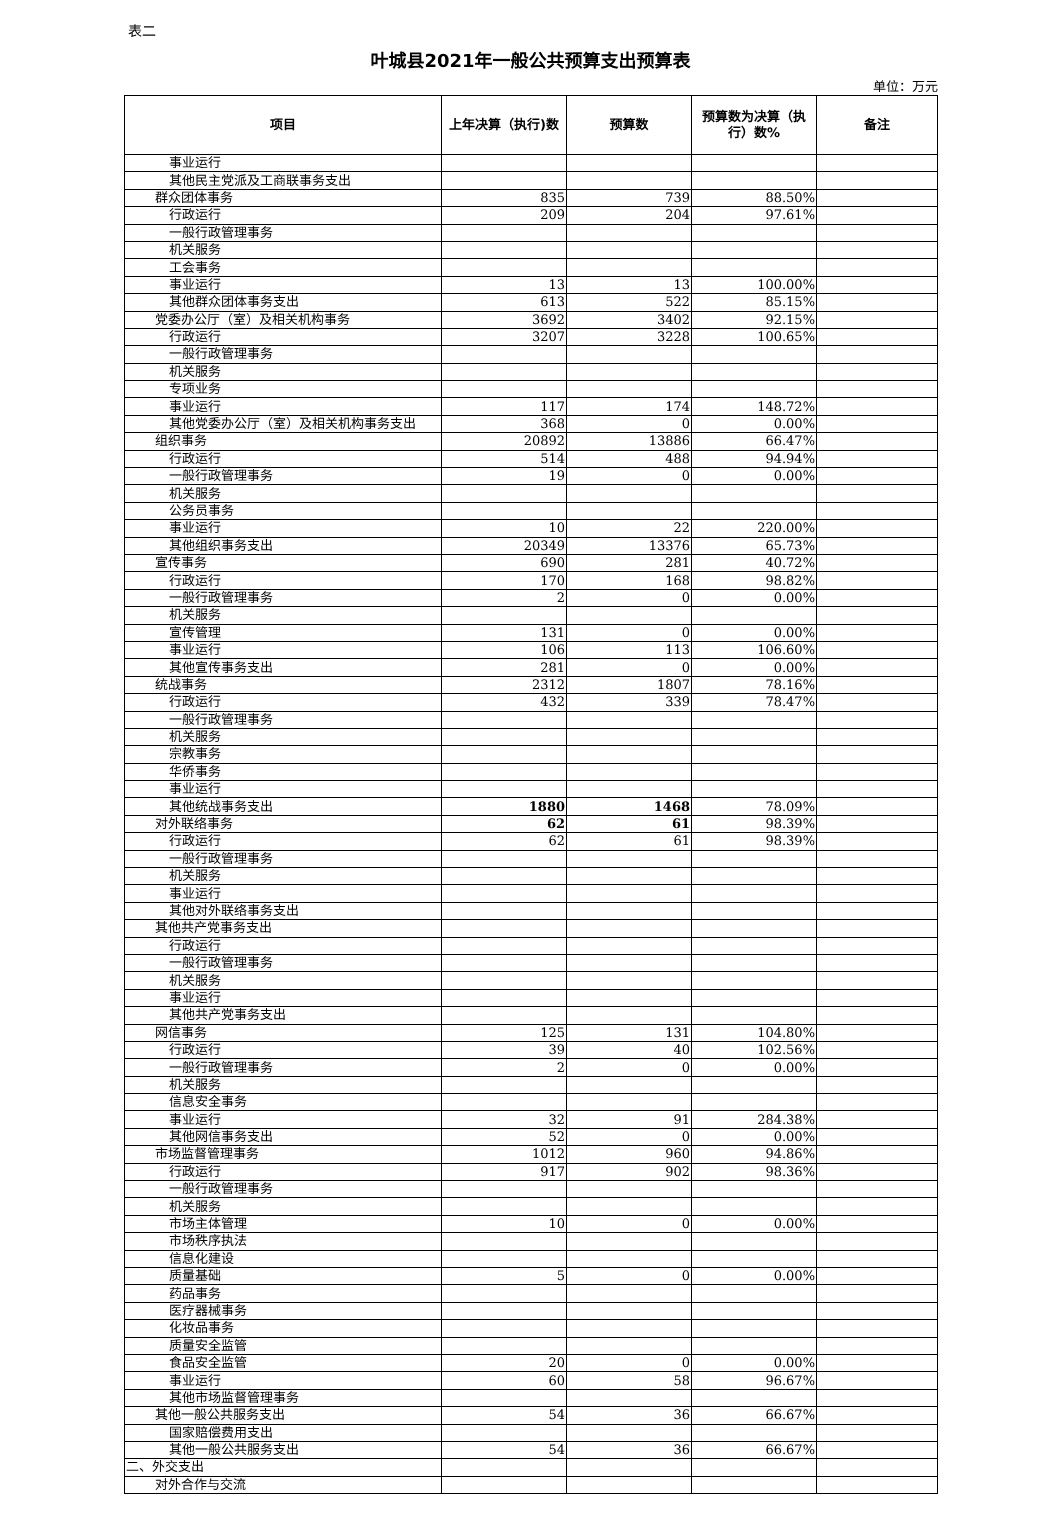表二
叶城县2021年一般公共预算支出预算表
单位：万元
| 项目 | 上年决算（执行)数 | 预算数 | 预算数为决算（执行）数% | 备注 |
| --- | --- | --- | --- | --- |
| 事业运行 | | | | |
| 其他民主党派及工商联事务支出 | | | | |
| 群众团体事务 | 835 | 739 | 88.50% | |
| 行政运行 | 209 | 204 | 97.61% | |
| 一般行政管理事务 | | | | |
| 机关服务 | | | | |
| 工会事务 | | | | |
| 事业运行 | 13 | 13 | 100.00% | |
| 其他群众团体事务支出 | 613 | 522 | 85.15% | |
| 党委办公厅（室）及相关机构事务 | 3692 | 3402 | 92.15% | |
| 行政运行 | 3207 | 3228 | 100.65% | |
| 一般行政管理事务 | | | | |
| 机关服务 | | | | |
| 专项业务 | | | | |
| 事业运行 | 117 | 174 | 148.72% | |
| 其他党委办公厅（室）及相关机构事务支出 | 368 | 0 | 0.00% | |
| 组织事务 | 20892 | 13886 | 66.47% | |
| 行政运行 | 514 | 488 | 94.94% | |
| 一般行政管理事务 | 19 | 0 | 0.00% | |
| 机关服务 | | | | |
| 公务员事务 | | | | |
| 事业运行 | 10 | 22 | 220.00% | |
| 其他组织事务支出 | 20349 | 13376 | 65.73% | |
| 宣传事务 | 690 | 281 | 40.72% | |
| 行政运行 | 170 | 168 | 98.82% | |
| 一般行政管理事务 | 2 | 0 | 0.00% | |
| 机关服务 | | | | |
| 宣传管理 | 131 | 0 | 0.00% | |
| 事业运行 | 106 | 113 | 106.60% | |
| 其他宣传事务支出 | 281 | 0 | 0.00% | |
| 统战事务 | 2312 | 1807 | 78.16% | |
| 行政运行 | 432 | 339 | 78.47% | |
| 一般行政管理事务 | | | | |
| 机关服务 | | | | |
| 宗教事务 | | | | |
| 华侨事务 | | | | |
| 事业运行 | | | | |
| 其他统战事务支出 | 1880 | 1468 | 78.09% | |
| 对外联络事务 | 62 | 61 | 98.39% | |
| 行政运行 | 62 | 61 | 98.39% | |
| 一般行政管理事务 | | | | |
| 机关服务 | | | | |
| 事业运行 | | | | |
| 其他对外联络事务支出 | | | | |
| 其他共产党事务支出 | | | | |
| 行政运行 | | | | |
| 一般行政管理事务 | | | | |
| 机关服务 | | | | |
| 事业运行 | | | | |
| 其他共产党事务支出 | | | | |
| 网信事务 | 125 | 131 | 104.80% | |
| 行政运行 | 39 | 40 | 102.56% | |
| 一般行政管理事务 | 2 | 0 | 0.00% | |
| 机关服务 | | | | |
| 信息安全事务 | | | | |
| 事业运行 | 32 | 91 | 284.38% | |
| 其他网信事务支出 | 52 | 0 | 0.00% | |
| 市场监督管理事务 | 1012 | 960 | 94.86% | |
| 行政运行 | 917 | 902 | 98.36% | |
| 一般行政管理事务 | | | | |
| 机关服务 | | | | |
| 市场主体管理 | 10 | 0 | 0.00% | |
| 市场秩序执法 | | | | |
| 信息化建设 | | | | |
| 质量基础 | 5 | 0 | 0.00% | |
| 药品事务 | | | | |
| 医疗器械事务 | | | | |
| 化妆品事务 | | | | |
| 质量安全监管 | | | | |
| 食品安全监管 | 20 | 0 | 0.00% | |
| 事业运行 | 60 | 58 | 96.67% | |
| 其他市场监督管理事务 | | | | |
| 其他一般公共服务支出 | 54 | 36 | 66.67% | |
| 国家赔偿费用支出 | | | | |
| 其他一般公共服务支出 | 54 | 36 | 66.67% | |
| 二、外交支出 | | | | |
| 对外合作与交流 | | | | |